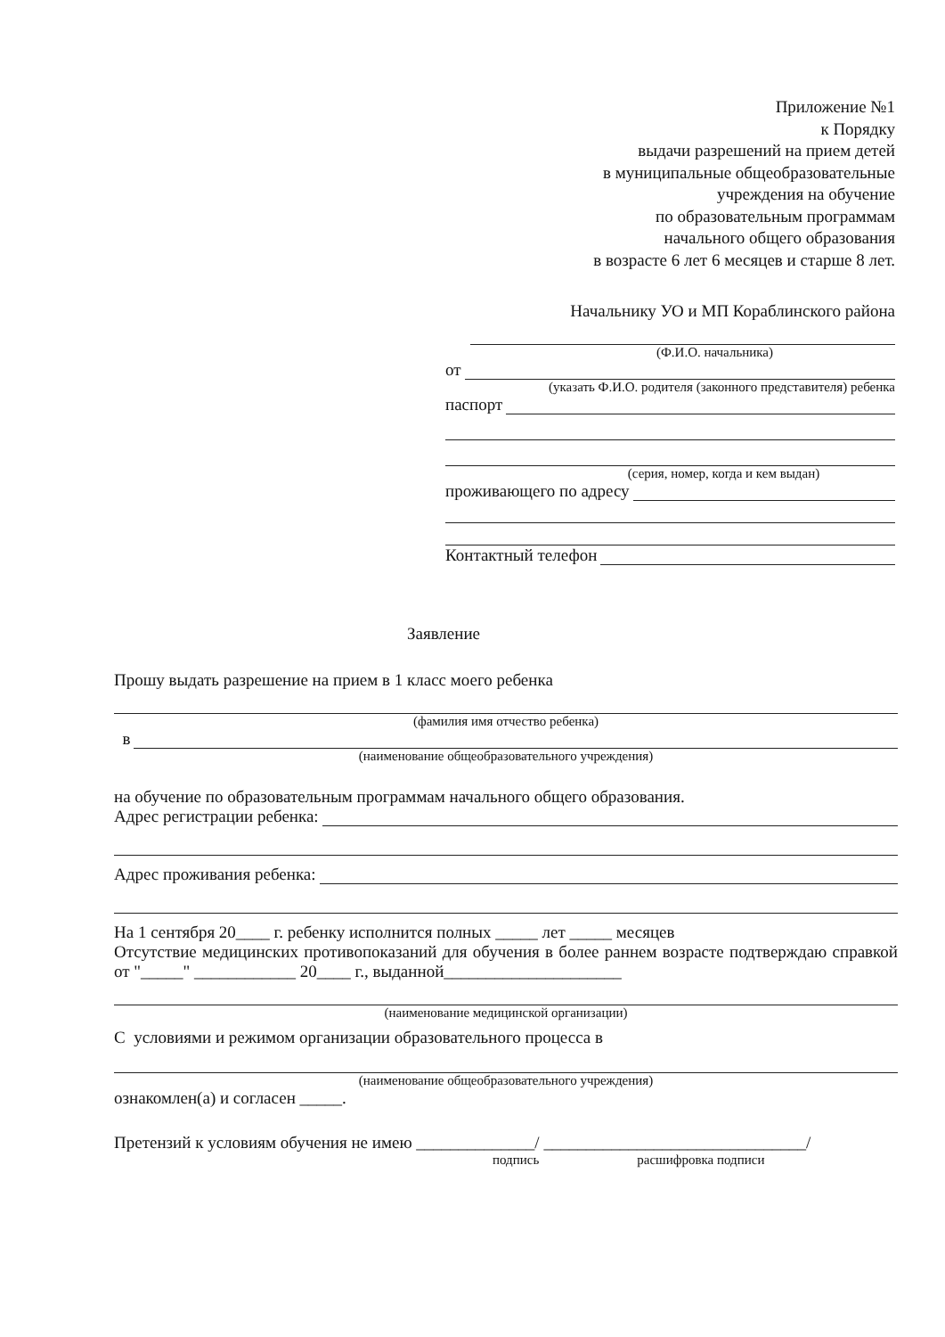Приложение №1
к Порядку
выдачи разрешений на прием детей
в муниципальные общеобразовательные
учреждения на обучение
по образовательным программам
начального общего образования
в возрасте 6 лет 6 месяцев и старше 8 лет.
Начальнику УО и МП Кораблинского района
(Ф.И.О. начальника)
от
(указать Ф.И.О. родителя (законного представителя) ребенка
паспорт
(серия, номер, когда и кем выдан)
проживающего по адресу
Контактный телефон
Заявление
Прошу выдать разрешение на прием в 1 класс моего ребенка
(фамилия имя отчество ребенка)
в
(наименование общеобразовательного учреждения)
на обучение по образовательным программам начального общего образования.
Адрес регистрации ребенка:
Адрес проживания ребенка:
На 1 сентября 20____ г. ребенку исполнится полных _____ лет _____ месяцев
Отсутствие медицинских противопоказаний для обучения в более раннем возрасте подтверждаю справкой от "_____" ____________ 20____ г., выданной_____________________
(наименование медицинской организации)
С условиями и режимом организации образовательного процесса в
(наименование общеобразовательного учреждения)
ознакомлен(а) и согласен _____.
Претензий к условиям обучения не имею ______________/ _______________________________/
подпись расшифровка подписи